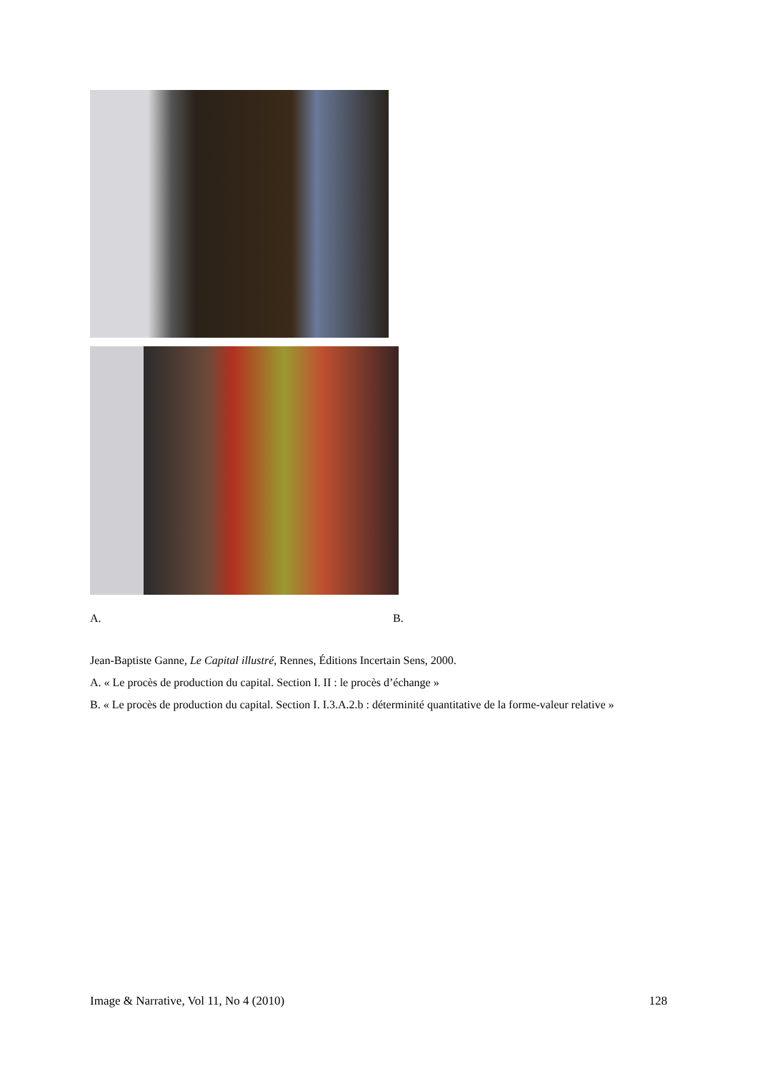A. B.
Jean-Baptiste Ganne, Le Capital illustré, Rennes, Éditions Incertain Sens, 2000.
A. « Le procès de production du capital. Section I. II : le procès d’échange »
B. « Le procès de production du capital. Section I. I.3.A.2.b : déterminité quantitative de la forme-valeur relative »
Image & Narrative, Vol 11, No 4 (2010) 128